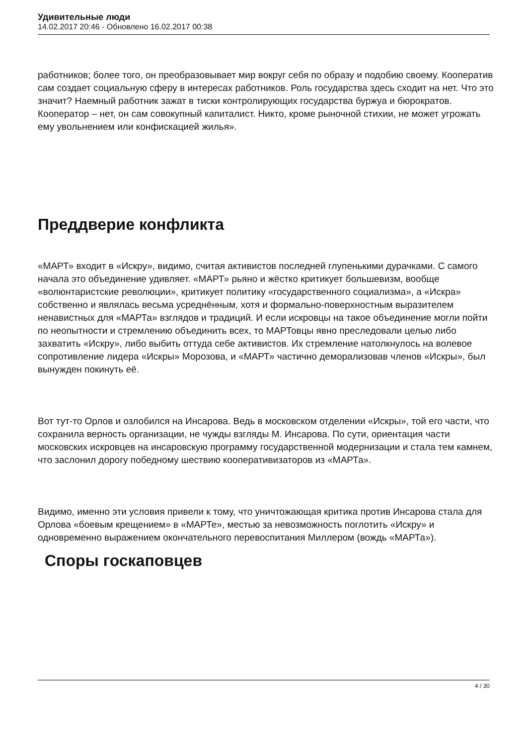Удивительные люди
14.02.2017 20:46 - Обновлено 16.02.2017 00:38
работников; более того, он преобразовывает мир вокруг себя по образу и подобию своему. Кооператив сам создает социальную сферу в интересах работников. Роль государства здесь сходит на нет. Что это значит? Наемный работник зажат в тиски контролирующих государства буржуа и бюрократов. Кооператор – нет, он сам совокупный капиталист. Никто, кроме рыночной стихии, не может угрожать ему увольнением или конфискацией жилья».
Преддверие конфликта
«МАРТ» входит в «Искру», видимо, считая активистов последней глупенькими дурачками. С самого начала это объединение удивляет. «МАРТ» рьяно и жёстко критикует большевизм, вообще «волюнтаристские революции», критикует политику «государственного социализма», а «Искра» собственно и являлась весьма усреднённым, хотя и формально-поверхностным выразителем ненавистных для «МАРТа» взглядов и традиций. И если искровцы на такое объединение могли пойти по неопытности и стремлению объединить всех, то МАРТовцы явно преследовали целью либо захватить «Искру», либо выбить оттуда себе активистов. Их стремление натолкнулось на волевое сопротивление лидера «Искры» Морозова, и «МАРТ» частично деморализовав членов «Искры», был вынужден покинуть её.
Вот тут-то Орлов и озлобился на Инсарова. Ведь в московском отделении «Искры», той его части, что сохранила верность организации, не чужды взгляды М. Инсарова. По сути, ориентация части московских искровцев на инсаровскую программу государственной модернизации и стала тем камнем, что заслонил дорогу победному шествию кооперативизаторов из «МАРТа».
Видимо, именно эти условия привели к тому, что уничтожающая критика против Инсарова стала для Орлова «боевым крещением» в «МАРТе», местью за невозможность поглотить «Искру» и одновременно выражением окончательного перевоспитания Миллером (вождь «МАРТа»).
Споры госкаповцев
4 / 30